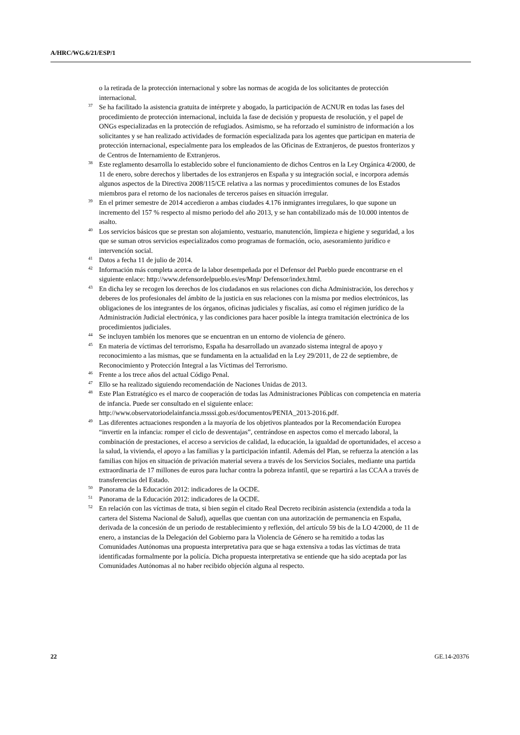A/HRC/WG.6/21/ESP/1
o la retirada de la protección internacional y sobre las normas de acogida de los solicitantes de protección internacional.
<sup>37</sup>Se ha facilitado la asistencia gratuita de intérprete y abogado, la participación de ACNUR en todas las fases del procedimiento de protección internacional, incluida la fase de decisión y propuesta de resolución, y el papel de ONGs especializadas en la protección de refugiados. Asimismo, se ha reforzado el suministro de información a los solicitantes y se han realizado actividades de formación especializada para los agentes que participan en materia de protección internacional, especialmente para los empleados de las Oficinas de Extranjeros, de puestos fronterizos y de Centros de Internamiento de Extranjeros.
<sup>38</sup> Este reglamento desarrolla lo establecido sobre el funcionamiento de dichos Centros en la Ley Orgánica 4/2000, de 11 de enero, sobre derechos y libertades de los extranjeros en España y su integración social, e incorpora además algunos aspectos de la Directiva 2008/115/CE relativa a las normas y procedimientos comunes de los Estados miembros para el retorno de los nacionales de terceros países en situación irregular.
<sup>39</sup> En el primer semestre de 2014 accedieron a ambas ciudades 4.176 inmigrantes irregulares, lo que supone un incremento del 157 % respecto al mismo periodo del año 2013, y se han contabilizado más de 10.000 intentos de asalto.
<sup>40</sup> Los servicios básicos que se prestan son alojamiento, vestuario, manutención, limpieza e higiene y seguridad, a los que se suman otros servicios especializados como programas de formación, ocio, asesoramiento jurídico e intervención social.
<sup>41</sup> Datos a fecha 11 de julio de 2014.
<sup>42</sup> Información más completa acerca de la labor desempeñada por el Defensor del Pueblo puede encontrarse en el siguiente enlace: http://www.defensordelpueblo.es/es/Mnp/ Defensor/index.html.
<sup>43</sup> En dicha ley se recogen los derechos de los ciudadanos en sus relaciones con dicha Administración, los derechos y deberes de los profesionales del ámbito de la justicia en sus relaciones con la misma por medios electrónicos, las obligaciones de los integrantes de los órganos, oficinas judiciales y fiscalías, así como el régimen jurídico de la Administración Judicial electrónica, y las condiciones para hacer posible la íntegra tramitación electrónica de los procedimientos judiciales.
<sup>44</sup>Se incluyen también los menores que se encuentran en un entorno de violencia de género.
<sup>45</sup> En materia de víctimas del terrorismo, España ha desarrollado un avanzado sistema integral de apoyo y reconocimiento a las mismas, que se fundamenta en la actualidad en la Ley 29/2011, de 22 de septiembre, de Reconocimiento y Protección Integral a las Víctimas del Terrorismo.
<sup>46</sup> Frente a los trece años del actual Código Penal.
<sup>47</sup> Ello se ha realizado siguiendo recomendación de Naciones Unidas de 2013.
<sup>48</sup> Este Plan Estratégico es el marco de cooperación de todas las Administraciones Públicas con competencia en materia de infancia. Puede ser consultado en el siguiente enlace: http://www.observatoriodelainfancia.msssi.gob.es/documentos/PENIA_2013-2016.pdf.
<sup>49</sup> Las diferentes actuaciones responden a la mayoría de los objetivos planteados por la Recomendación Europea “invertir en la infancia: romper el ciclo de desventajas”, centrándose en aspectos como el mercado laboral, la combinación de prestaciones, el acceso a servicios de calidad, la educación, la igualdad de oportunidades, el acceso a la salud, la vivienda, el apoyo a las familias y la participación infantil. Además del Plan, se refuerza la atención a las familias con hijos en situación de privación material severa a través de los Servicios Sociales, mediante una partida extraordinaria de 17 millones de euros para luchar contra la pobreza infantil, que se repartirá a las CCAA a través de transferencias del Estado.
<sup>50</sup> Panorama de la Educación 2012: indicadores de la OCDE.
<sup>51</sup> Panorama de la Educación 2012: indicadores de la OCDE.
<sup>52</sup> En relación con las víctimas de trata, si bien según el citado Real Decreto recibirán asistencia (extendida a toda la cartera del Sistema Nacional de Salud), aquellas que cuentan con una autorización de permanencia en España, derivada de la concesión de un periodo de restablecimiento y reflexión, del artículo 59 bis de la LO 4/2000, de 11 de enero, a instancias de la Delegación del Gobierno para la Violencia de Género se ha remitido a todas las Comunidades Autónomas una propuesta interpretativa para que se haga extensiva a todas las víctimas de trata identificadas formalmente por la policía. Dicha propuesta interpretativa se entiende que ha sido aceptada por las Comunidades Autónomas al no haber recibido objeción alguna al respecto.
22 GE.14-20376